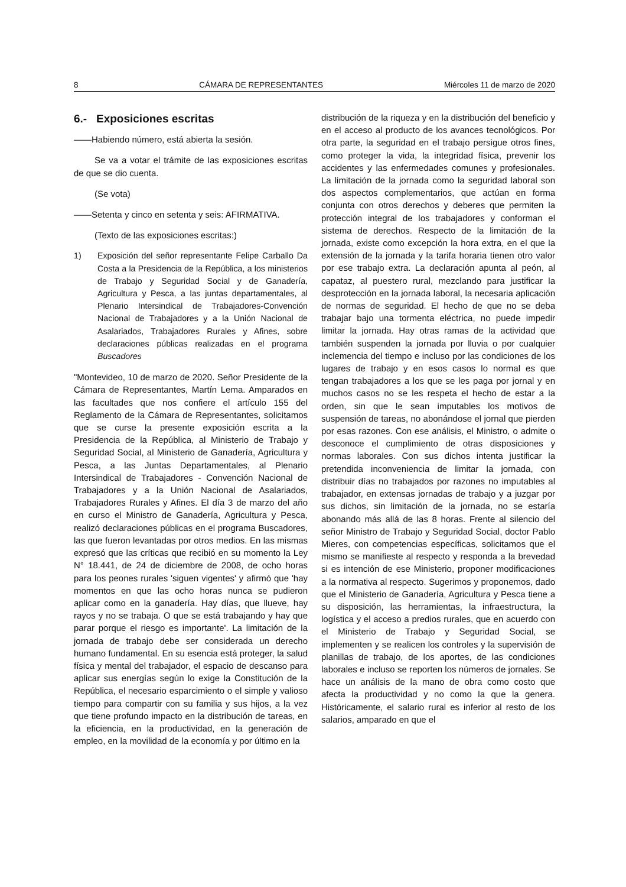8 CÁMARA DE REPRESENTANTES Miércoles 11 de marzo de 2020
6.- Exposiciones escritas
——Habiendo número, está abierta la sesión.
Se va a votar el trámite de las exposiciones escritas de que se dio cuenta.
(Se vota)
——Setenta y cinco en setenta y seis: AFIRMATIVA.
(Texto de las exposiciones escritas:)
1) Exposición del señor representante Felipe Carballo Da Costa a la Presidencia de la República, a los ministerios de Trabajo y Seguridad Social y de Ganadería, Agricultura y Pesca, a las juntas departamentales, al Plenario Intersindical de Trabajadores-Convención Nacional de Trabajadores y a la Unión Nacional de Asalariados, Trabajadores Rurales y Afines, sobre declaraciones públicas realizadas en el programa Buscadores
"Montevideo, 10 de marzo de 2020. Señor Presidente de la Cámara de Representantes, Martín Lema. Amparados en las facultades que nos confiere el artículo 155 del Reglamento de la Cámara de Representantes, solicitamos que se curse la presente exposición escrita a la Presidencia de la República, al Ministerio de Trabajo y Seguridad Social, al Ministerio de Ganadería, Agricultura y Pesca, a las Juntas Departamentales, al Plenario Intersindical de Trabajadores - Convención Nacional de Trabajadores y a la Unión Nacional de Asalariados, Trabajadores Rurales y Afines. El día 3 de marzo del año en curso el Ministro de Ganadería, Agricultura y Pesca, realizó declaraciones públicas en el programa Buscadores, las que fueron levantadas por otros medios. En las mismas expresó que las críticas que recibió en su momento la Ley N° 18.441, de 24 de diciembre de 2008, de ocho horas para los peones rurales 'siguen vigentes' y afirmó que 'hay momentos en que las ocho horas nunca se pudieron aplicar como en la ganadería. Hay días, que llueve, hay rayos y no se trabaja. O que se está trabajando y hay que parar porque el riesgo es importante'. La limitación de la jornada de trabajo debe ser considerada un derecho humano fundamental. En su esencia está proteger, la salud física y mental del trabajador, el espacio de descanso para aplicar sus energías según lo exige la Constitución de la República, el necesario esparcimiento o el simple y valioso tiempo para compartir con su familia y sus hijos, a la vez que tiene profundo impacto en la distribución de tareas, en la eficiencia, en la productividad, en la generación de empleo, en la movilidad de la economía y por último en la
distribución de la riqueza y en la distribución del beneficio y en el acceso al producto de los avances tecnológicos. Por otra parte, la seguridad en el trabajo persigue otros fines, como proteger la vida, la integridad física, prevenir los accidentes y las enfermedades comunes y profesionales. La limitación de la jornada como la seguridad laboral son dos aspectos complementarios, que actúan en forma conjunta con otros derechos y deberes que permiten la protección integral de los trabajadores y conforman el sistema de derechos. Respecto de la limitación de la jornada, existe como excepción la hora extra, en el que la extensión de la jornada y la tarifa horaria tienen otro valor por ese trabajo extra. La declaración apunta al peón, al capataz, al puestero rural, mezclando para justificar la desprotección en la jornada laboral, la necesaria aplicación de normas de seguridad. El hecho de que no se deba trabajar bajo una tormenta eléctrica, no puede impedir limitar la jornada. Hay otras ramas de la actividad que también suspenden la jornada por lluvia o por cualquier inclemencia del tiempo e incluso por las condiciones de los lugares de trabajo y en esos casos lo normal es que tengan trabajadores a los que se les paga por jornal y en muchos casos no se les respeta el hecho de estar a la orden, sin que le sean imputables los motivos de suspensión de tareas, no abonándose el jornal que pierden por esas razones. Con ese análisis, el Ministro, o admite o desconoce el cumplimiento de otras disposiciones y normas laborales. Con sus dichos intenta justificar la pretendida inconveniencia de limitar la jornada, con distribuir días no trabajados por razones no imputables al trabajador, en extensas jornadas de trabajo y a juzgar por sus dichos, sin limitación de la jornada, no se estaría abonando más allá de las 8 horas. Frente al silencio del señor Ministro de Trabajo y Seguridad Social, doctor Pablo Mieres, con competencias específicas, solicitamos que el mismo se manifieste al respecto y responda a la brevedad si es intención de ese Ministerio, proponer modificaciones a la normativa al respecto. Sugerimos y proponemos, dado que el Ministerio de Ganadería, Agricultura y Pesca tiene a su disposición, las herramientas, la infraestructura, la logística y el acceso a predios rurales, que en acuerdo con el Ministerio de Trabajo y Seguridad Social, se implementen y se realicen los controles y la supervisión de planillas de trabajo, de los aportes, de las condiciones laborales e incluso se reporten los números de jornales. Se hace un análisis de la mano de obra como costo que afecta la productividad y no como la que la genera. Históricamente, el salario rural es inferior al resto de los salarios, amparado en que el